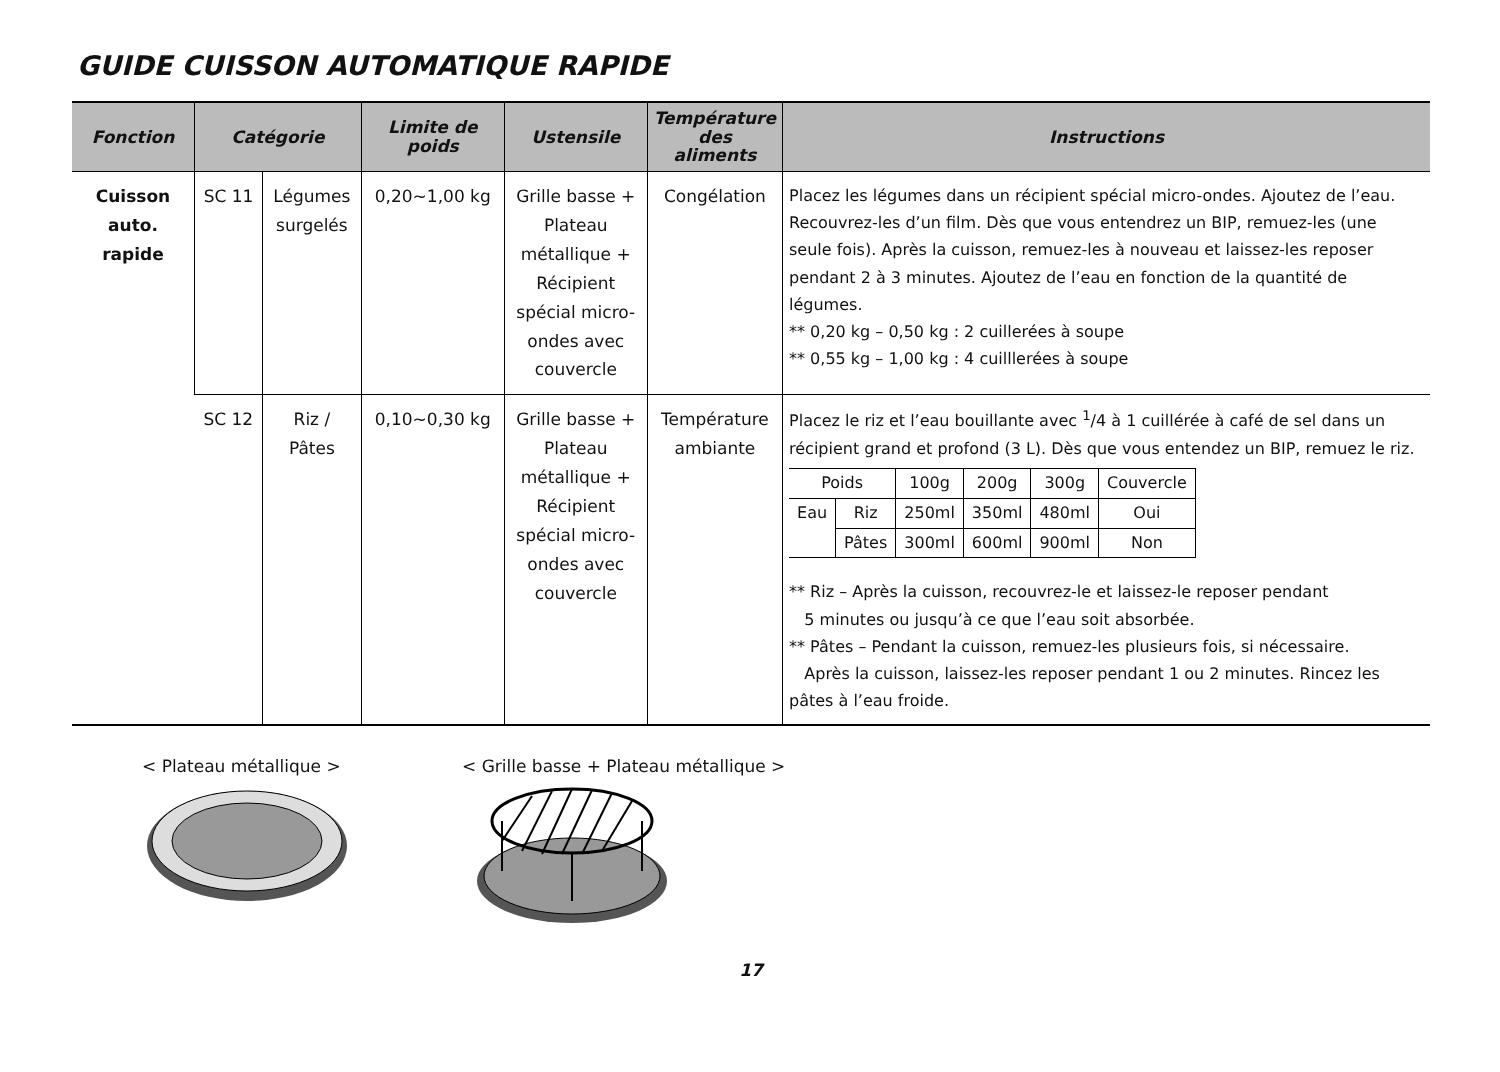GUIDE CUISSON AUTOMATIQUE RAPIDE
| Fonction | Catégorie | | Limite de poids | Ustensile | Température des aliments | Instructions |
| --- | --- | --- | --- | --- | --- | --- |
| Cuisson auto. rapide | SC 11 | Légumes surgelés | 0,20~1,00 kg | Grille basse + Plateau métallique + Récipient spécial micro-ondes avec couvercle | Congélation | Placez les légumes dans un récipient spécial micro-ondes. Ajoutez de l’eau. Recouvrez-les d’un film. Dès que vous entendrez un BIP, remuez-les (une seule fois). Après la cuisson, remuez-les à nouveau et laissez-les reposer pendant 2 à 3 minutes. Ajoutez de l’eau en fonction de la quantité de légumes. ** 0,20 kg – 0,50 kg : 2 cuillerées à soupe ** 0,55 kg – 1,00 kg : 4 cuilllerées à soupe |
| | SC 12 | Riz / Pâtes | 0,10~0,30 kg | Grille basse + Plateau métallique + Récipient spécial micro-ondes avec couvercle | Température ambiante | Placez le riz et l’eau bouillante avec <sup>1</sup>/4 à 1 cuillérée à café de sel dans un récipient grand et profond (3 L). Dès que vous entendez un BIP, remuez le riz. / Poids / / 100g / 200g / 300g / Couvercle / / Eau / Riz / 250ml / 350ml / 480ml / Oui / / / Pâtes / 300ml / 600ml / 900ml / Non / ** Riz – Après la cuisson, recouvrez-le et laissez-le reposer pendant 5 minutes ou jusqu’à ce que l’eau soit absorbée. ** Pâtes – Pendant la cuisson, remuez-les plusieurs fois, si nécessaire. Après la cuisson, laissez-les reposer pendant 1 ou 2 minutes. Rincez les pâtes à l’eau froide. |
< Plateau métallique > < Grille basse + Plateau métallique >
17